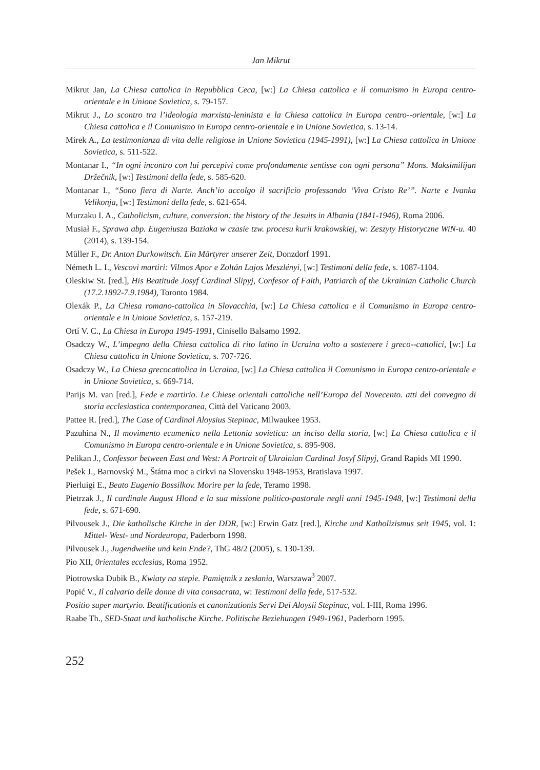Jan Mikrut
Mikrut Jan, La Chiesa cattolica in Repubblica Ceca, [w:] La Chiesa cattolica e il comunismo in Europa centro-orientale e in Unione Sovietica, s. 79-157.
Mikrut J., Lo scontro tra l’ideologia marxista-leninista e la Chiesa cattolica in Europa centro--orientale, [w:] La Chiesa cattolica e il Comunismo in Europa centro-orientale e in Unione Sovietica, s. 13-14.
Mirek A., La testimonianza di vita delle religiose in Unione Sovietica (1945-1991), [w:] La Chiesa cattolica in Unione Sovietica, s. 511-522.
Montanar I., “In ogni incontro con lui percepivi come profondamente sentisse con ogni persona” Mons. Maksimilijan Držečnik, [w:] Testimoni della fede, s. 585-620.
Montanar I., “Sono fiera di Narte. Anch’io accolgo il sacrificio professando ‘Viva Cristo Re’”. Narte e Ivanka Velikonja, [w:] Testimoni della fede, s. 621-654.
Murzaku I. A., Catholicism, culture, conversion: the history of the Jesuits in Albania (1841-1946), Roma 2006.
Musiał F., Sprawa abp. Eugeniusza Baziaka w czasie tzw. procesu kurii krakowskiej, w: Zeszyty Historyczne WiN-u. 40 (2014), s. 139-154.
Müller F., Dr. Anton Durkowitsch. Ein Märtyrer unserer Zeit, Donzdorf 1991.
Németh L. I., Vescovi martiri: Vilmos Apor e Zoltán Lajos Meszlényi, [w:] Testimoni della fede, s. 1087-1104.
Oleskiw St. [red.], His Beatitude Josyf Cardinal Slipyj, Confesor of Faith, Patriarch of the Ukrainian Catholic Church (17.2.1892-7.9.1984), Toronto 1984.
Olexák P., La Chiesa romano-cattolica in Slovacchia, [w:] La Chiesa cattolica e il Comunismo in Europa centro-orientale e in Unione Sovietica, s. 157-219.
Ortí V. C., La Chiesa in Europa 1945-1991, Cinisello Balsamo 1992.
Osadczy W., L’impegno della Chiesa cattolica di rito latino in Ucraina volto a sostenere i greco--cattolici, [w:] La Chiesa cattolica in Unione Sovietica, s. 707-726.
Osadczy W., La Chiesa grecocattolica in Ucraina, [w:] La Chiesa cattolica il Comunismo in Europa centro-orientale e in Unione Sovietica, s. 669-714.
Parijs M. van [red.], Fede e martirio. Le Chiese orientali cattoliche nell’Europa del Novecento. atti del convegno di storia ecclesiastica contemporanea, Città del Vaticano 2003.
Pattee R. [red.], The Case of Cardinal Aloysius Stepinac, Milwaukee 1953.
Pazuhina N., Il movimento ecumenico nella Lettonia sovietica: un inciso della storia, [w:] La Chiesa cattolica e il Comunismo in Europa centro-orientale e in Unione Sovietica, s. 895-908.
Pelikan J., Confessor between East and West: A Portrait of Ukrainian Cardinal Josyf Slipyj, Grand Rapids MI 1990.
Pešek J., Barnovský M., Štátna moc a cirkvi na Slovensku 1948-1953, Bratislava 1997.
Pierluigi E., Beato Eugenio Bossilkov. Morire per la fede, Teramo 1998.
Pietrzak J., Il cardinale August Hlond e la sua missione politico-pastorale negli anni 1945-1948, [w:] Testimoni della fede, s. 671-690.
Pilvousek J., Die katholische Kirche in der DDR, [w:] Erwin Gatz [red.], Kirche und Katholizismus seit 1945, vol. 1: Mittel- West- und Nordeuropa, Paderborn 1998.
Pilvousek J., Jugendweihe und kein Ende?, ThG 48/2 (2005), s. 130-139.
Pio XII, 0rientales ecclesias, Roma 1952.
Piotrowska Dubik B., Kwiaty na stepie. Pamiętnik z zesłania, Warszawa<sup>3</sup> 2007.
Popić V., Il calvario delle donne di vita consacrata, w: Testimoni della fede, 517-532.
Positio super martyrio. Beatificationis et canonizationis Servi Dei Aloysii Stepinac, vol. I-III, Roma 1996.
Raabe Th., SED-Staat und katholische Kirche. Politische Beziehungen 1949-1961, Paderborn 1995.
252